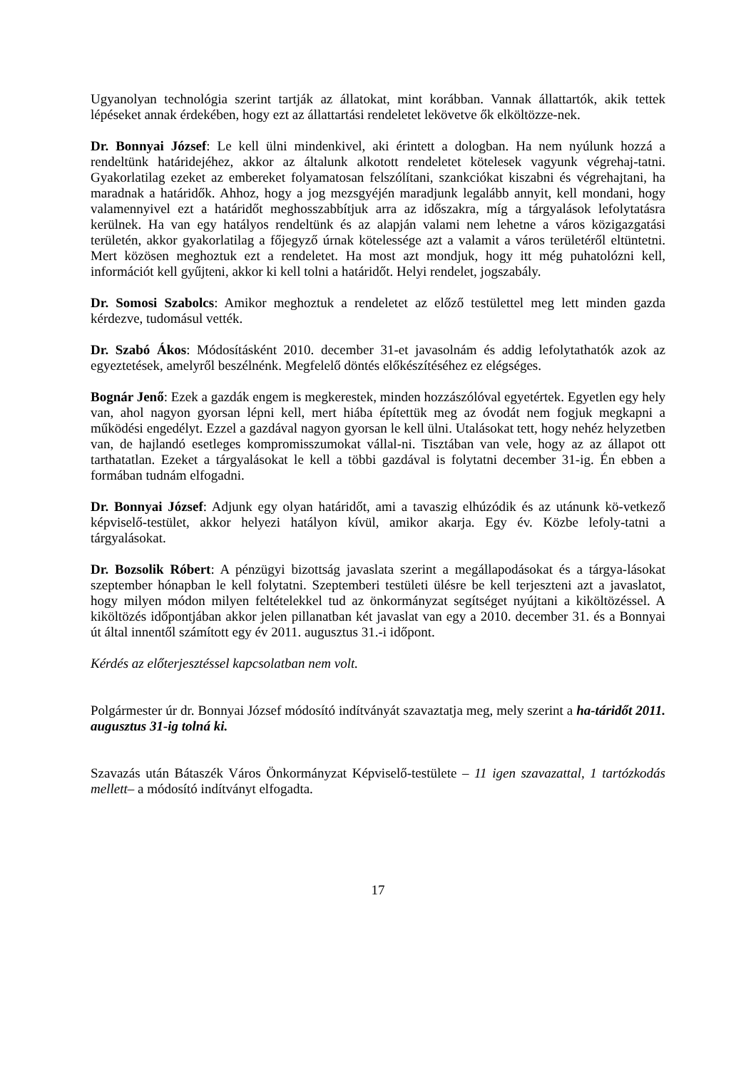Ugyanolyan technológia szerint tartják az állatokat, mint korábban. Vannak állattartók, akik tettek lépéseket annak érdekében, hogy ezt az állattartási rendeletet lekövetve ők elköltözze-nek.
Dr. Bonnyai József: Le kell ülni mindenkivel, aki érintett a dologban. Ha nem nyúlunk hozzá a rendeltünk határidejéhez, akkor az általunk alkotott rendeletet kötelesek vagyunk végrehaj-tatni. Gyakorlatilag ezeket az embereket folyamatosan felszólítani, szankciókat kiszabni és végrehajtani, ha maradnak a határidők. Ahhoz, hogy a jog mezsgyéjén maradjunk legalább annyit, kell mondani, hogy valamennyivel ezt a határidőt meghosszabbítjuk arra az időszakra, míg a tárgyalások lefolytatásra kerülnek. Ha van egy hatályos rendeltünk és az alapján valami nem lehetne a város közigazgatási területén, akkor gyakorlatilag a főjegyző úrnak kötelessége azt a valamit a város területéről eltüntetni. Mert közösen meghoztuk ezt a rendeletet. Ha most azt mondjuk, hogy itt még puhatolózni kell, információt kell gyűjteni, akkor ki kell tolni a határidőt. Helyi rendelet, jogszabály.
Dr. Somosi Szabolcs: Amikor meghoztuk a rendeletet az előző testülettel meg lett minden gazda kérdezve, tudomásul vették.
Dr. Szabó Ákos: Módosításként 2010. december 31-et javasolnám és addig lefolytathatók azok az egyeztetések, amelyről beszélnénk. Megfelelő döntés előkészítéséhez ez elégséges.
Bognár Jenő: Ezek a gazdák engem is megkerestek, minden hozzászólóval egyetértek. Egyetlen egy hely van, ahol nagyon gyorsan lépni kell, mert hiába építettük meg az óvodát nem fogjuk megkapni a működési engedélyt. Ezzel a gazdával nagyon gyorsan le kell ülni. Utalásokat tett, hogy nehéz helyzetben van, de hajlandó esetleges kompromisszumokat vállal-ni. Tisztában van vele, hogy az az állapot ott tarthatatlan. Ezeket a tárgyalásokat le kell a többi gazdával is folytatni december 31-ig. Én ebben a formában tudnám elfogadni.
Dr. Bonnyai József: Adjunk egy olyan határidőt, ami a tavaszig elhúzódik és az utánunk kö-vetkező képviselő-testület, akkor helyezi hatályon kívül, amikor akarja. Egy év. Közbe lefoly-tatni a tárgyalásokat.
Dr. Bozsolik Róbert: A pénzügyi bizottság javaslata szerint a megállapodásokat és a tárgya-lásokat szeptember hónapban le kell folytatni. Szeptemberi testületi ülésre be kell terjeszteni azt a javaslatot, hogy milyen módon milyen feltételekkel tud az önkormányzat segítséget nyújtani a kiköltözéssel. A kiköltözés időpontjában akkor jelen pillanatban két javaslat van egy a 2010. december 31. és a Bonnyai út által innentől számított egy év 2011. augusztus 31.-i időpont.
Kérdés az előterjesztéssel kapcsolatban nem volt.
Polgármester úr dr. Bonnyai József módosító indítványát szavaztatja meg, mely szerint a ha-táridőt 2011. augusztus 31-ig tolná ki.
Szavazás után Bátaszék Város Önkormányzat Képviselő-testülete – 11 igen szavazattal, 1 tartózkodás mellett– a módosító indítványt elfogadta.
17